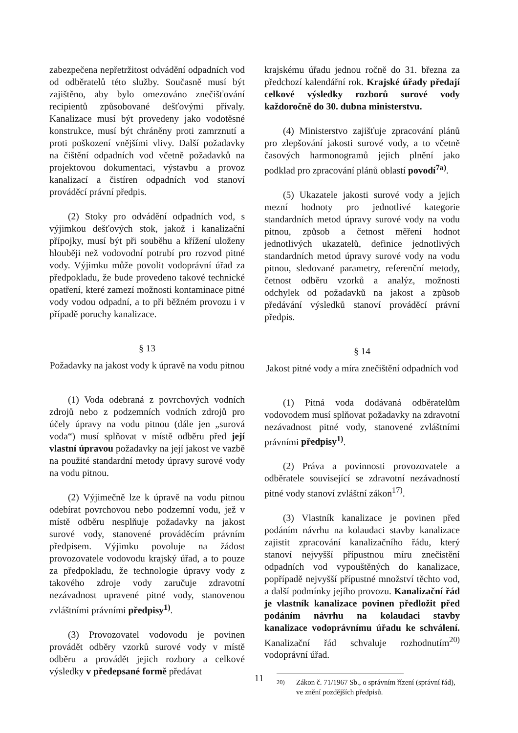zabezpečena nepřetržitost odvádění odpadních vod od odběratelů této služby. Současně musí být zajištěno, aby bylo omezováno znečišťování recipientů způsobované dešťovými přívaly. Kanalizace musí být provedeny jako vodotěsné konstrukce, musí být chráněny proti zamrznutí a proti poškození vnějšími vlivy. Další požadavky na čištění odpadních vod včetně požadavků na projektovou dokumentaci, výstavbu a provoz kanalizací a čistíren odpadních vod stanoví prováděcí právní předpis.
(2) Stoky pro odvádění odpadních vod, s výjimkou dešťových stok, jakož i kanalizační přípojky, musí být při souběhu a křížení uloženy hlouběji než vodovodní potrubí pro rozvod pitné vody. Výjimku může povolit vodoprávní úřad za předpokladu, že bude provedeno takové technické opatření, které zamezí možnosti kontaminace pitné vody vodou odpadní, a to při běžném provozu i v případě poruchy kanalizace.
§ 13
Požadavky na jakost vody k úpravě na vodu pitnou
(1) Voda odebraná z povrchových vodních zdrojů nebo z podzemních vodních zdrojů pro účely úpravy na vodu pitnou (dále jen „surová voda“) musí splňovat v místě odběru před její vlastní úpravou požadavky na její jakost ve vazbě na použité standardní metody úpravy surové vody na vodu pitnou.
(2) Výjimečně lze k úpravě na vodu pitnou odebírat povrchovou nebo podzemní vodu, jež v místě odběru nesplňuje požadavky na jakost surové vody, stanovené prováděcím právním předpisem. Výjimku povoluje na žádost provozovatele vodovodu krajský úřad, a to pouze za předpokladu, že technologie úpravy vody z takového zdroje vody zaručuje zdravotní nezávadnost upravené pitné vody, stanovenou zvláštními právními předpisy<sup>1)</sup>.
(3) Provozovatel vodovodu je povinen provádět odběry vzorků surové vody v místě odběru a provádět jejich rozbory a celkové výsledky v předepsané formě předávat
krajskému úřadu jednou ročně do 31. března za předchozí kalendářní rok. Krajské úřady předají celkové výsledky rozborů surové vody každoročně do 30. dubna ministerstvu.
(4) Ministerstvo zajišťuje zpracování plánů pro zlepšování jakosti surové vody, a to včetně časových harmonogramů jejich plnění jako podklad pro zpracování plánů oblastí povodí<sup>7a)</sup>.
(5) Ukazatele jakosti surové vody a jejich mezní hodnoty pro jednotlivé kategorie standardních metod úpravy surové vody na vodu pitnou, způsob a četnost měření hodnot jednotlivých ukazatelů, definice jednotlivých standardních metod úpravy surové vody na vodu pitnou, sledované parametry, referenční metody, četnost odběru vzorků a analýz, možnosti odchylek od požadavků na jakost a způsob předávání výsledků stanoví prováděcí právní předpis.
§ 14
Jakost pitné vody a míra znečištění odpadních vod
(1) Pitná voda dodávaná odběratelům vodovodem musí splňovat požadavky na zdravotní nezávadnost pitné vody, stanovené zvláštními právními předpisy<sup>1)</sup>.
(2) Práva a povinnosti provozovatele a odběratele související se zdravotní nezávadností pitné vody stanoví zvláštní zákon<sup>17)</sup>.
(3) Vlastník kanalizace je povinen před podáním návrhu na kolaudaci stavby kanalizace zajistit zpracování kanalizačního řádu, který stanoví nejvyšší přípustnou míru znečistění odpadních vod vypouštěných do kanalizace, popřípadě nejvyšší přípustné množství těchto vod, a další podmínky jejího provozu. Kanalizační řád je vlastník kanalizace povinen předložit před podáním návrhu na kolaudaci stavby kanalizace vodoprávnímu úřadu ke schválení. Kanalizační řád schvaluje rozhodnutím<sup>20)</sup> vodoprávní úřad.
<sup>20)</sup> Zákon č. 71/1967 Sb., o správním řízení (správní řád), ve znění pozdějších předpisů.
11